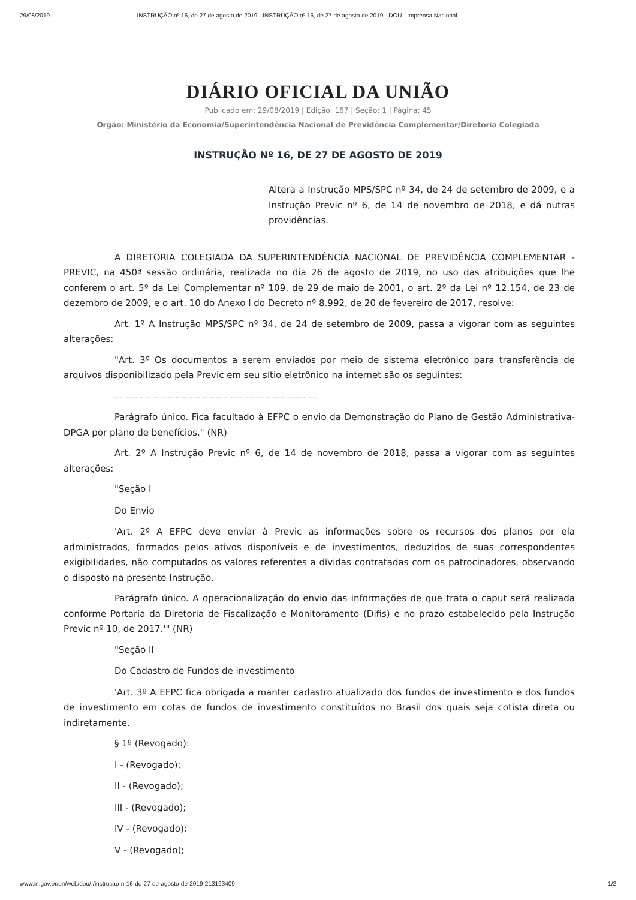29/08/2019 INSTRUÇÃO nº 16, de 27 de agosto de 2019 - INSTRUÇÃO nº 16, de 27 de agosto de 2019 - DOU - Imprensa Nacional
DIÁRIO OFICIAL DA UNIÃO
Publicado em: 29/08/2019 | Edição: 167 | Seção: 1 | Página: 45
Órgão: Ministério da Economia/Superintendência Nacional de Previdência Complementar/Diretoria Colegiada
INSTRUÇÃO Nº 16, DE 27 DE AGOSTO DE 2019
Altera a Instrução MPS/SPC nº 34, de 24 de setembro de 2009, e a Instrução Previc nº 6, de 14 de novembro de 2018, e dá outras providências.
A DIRETORIA COLEGIADA DA SUPERINTENDÊNCIA NACIONAL DE PREVIDÊNCIA COMPLEMENTAR - PREVIC, na 450ª sessão ordinária, realizada no dia 26 de agosto de 2019, no uso das atribuições que lhe conferem o art. 5º da Lei Complementar nº 109, de 29 de maio de 2001, o art. 2º da Lei nº 12.154, de 23 de dezembro de 2009, e o art. 10 do Anexo I do Decreto nº 8.992, de 20 de fevereiro de 2017, resolve:
Art. 1º A Instrução MPS/SPC nº 34, de 24 de setembro de 2009, passa a vigorar com as seguintes alterações:
"Art. 3º Os documentos a serem enviados por meio de sistema eletrônico para transferência de arquivos disponibilizado pela Previc em seu sítio eletrônico na internet são os seguintes:
..........................................................................................................
Parágrafo único. Fica facultado à EFPC o envio da Demonstração do Plano de Gestão Administrativa-DPGA por plano de benefícios." (NR)
Art. 2º A Instrução Previc nº 6, de 14 de novembro de 2018, passa a vigorar com as seguintes alterações:
"Seção I
Do Envio
'Art. 2º A EFPC deve enviar à Previc as informações sobre os recursos dos planos por ela administrados, formados pelos ativos disponíveis e de investimentos, deduzidos de suas correspondentes exigibilidades, não computados os valores referentes a dívidas contratadas com os patrocinadores, observando o disposto na presente Instrução.
Parágrafo único. A operacionalização do envio das informações de que trata o caput será realizada conforme Portaria da Diretoria de Fiscalização e Monitoramento (Difis) e no prazo estabelecido pela Instrução Previc nº 10, de 2017.'" (NR)
"Seção II
Do Cadastro de Fundos de investimento
'Art. 3º A EFPC fica obrigada a manter cadastro atualizado dos fundos de investimento e dos fundos de investimento em cotas de fundos de investimento constituídos no Brasil dos quais seja cotista direta ou indiretamente.
§ 1º (Revogado):
I - (Revogado);
II - (Revogado);
III - (Revogado);
IV - (Revogado);
V - (Revogado);
www.in.gov.br/en/web/dou/-/instrucao-n-16-de-27-de-agosto-de-2019-213193409 1/2